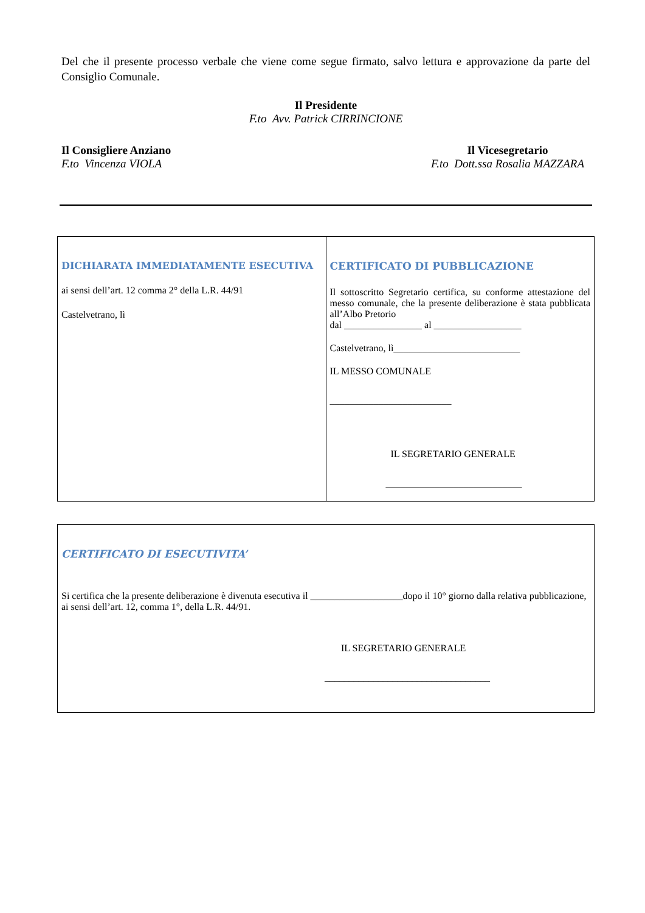Del che il presente processo verbale che viene come segue firmato, salvo lettura e approvazione da parte del Consiglio Comunale.
Il Presidente
F.to Avv. Patrick CIRRINCIONE
Il Consigliere Anziano
F.to Vincenza VIOLA
Il Vicesegretario
F.to Dott.ssa Rosalia MAZZARA
| DICHIARATA IMMEDIATAMENTE ESECUTIVA ai sensi dell’art. 12 comma 2° della L.R. 44/91 Castelvetrano, lì | CERTIFICATO DI PUBBLICAZIONE Il sottoscritto Segretario certifica, su conforme attestazione del messo comunale, che la presente deliberazione è stata pubblicata all’Albo Pretorio dal ________________ al __________________ Castelvetrano, lì__________________________ IL MESSO COMUNALE _________________________ IL SEGRETARIO GENERALE ____________________________ |
| CERTIFICATO DI ESECUTIVITA’ Si certifica che la presente deliberazione è divenuta esecutiva il ___________________dopo il 10° giorno dalla relativa pubblicazione, ai sensi dell’art. 12, comma 1°, della L.R. 44/91. IL SEGRETARIO GENERALE __________________________________ |